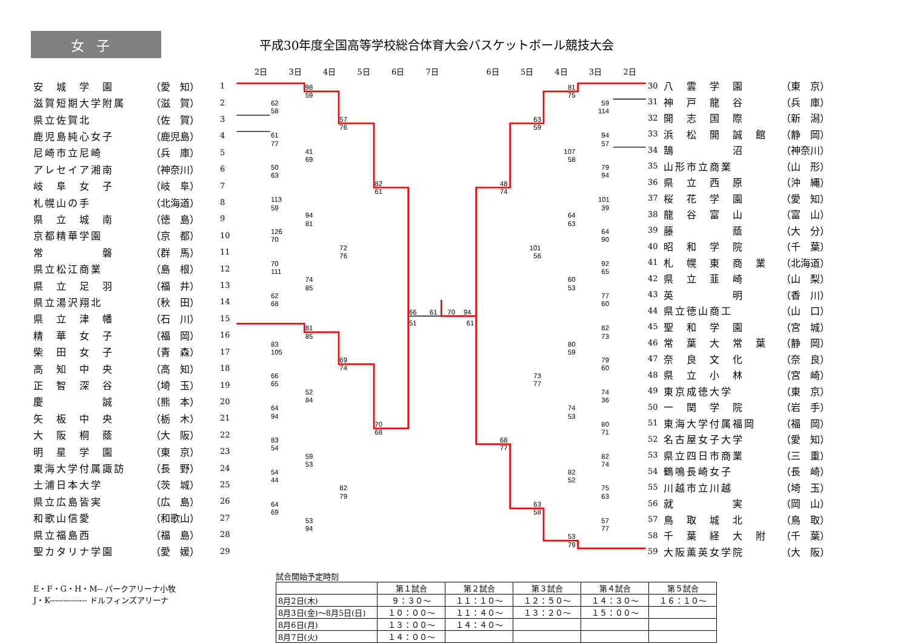女子
平成30年度全国高等学校総合体育大会バスケットボール競技大会
2日 3日 4日 5日 6日 7日 6日 5日 4日 3日 2日
| 安 城 学 園 | （愛 知） | 1 |
| 滋賀短期大学附属 | （滋 賀） | 2 |
| 県立佐賀北 | （佐 賀） | 3 |
| 鹿児島純心女子 | （鹿児島） | 4 |
| 尼崎市立尼崎 | （兵 庫） | 5 |
| アレセイア湘南 | （神奈川） | 6 |
| 岐 阜 女 子 | （岐 阜） | 7 |
| 札幌山の手 | （北海道） | 8 |
| 県 立 城 南 | （徳 島） | 9 |
| 京都精華学園 | （京 都） | 10 |
| 常 磐 | （群 馬） | 11 |
| 県立松江商業 | （島 根） | 12 |
| 県 立 足 羽 | （福 井） | 13 |
| 県立湯沢翔北 | （秋 田） | 14 |
| 県 立 津 幡 | （石 川） | 15 |
| 精 華 女 子 | （福 岡） | 16 |
| 柴 田 女 子 | （青 森） | 17 |
| 高 知 中 央 | （高 知） | 18 |
| 正 智 深 谷 | （埼 玉） | 19 |
| 慶 誠 | （熊 本） | 20 |
| 矢 板 中 央 | （栃 木） | 21 |
| 大 阪 桐 蔭 | （大 阪） | 22 |
| 明 星 学 園 | （東 京） | 23 |
| 東海大学付属諏訪 | （長 野） | 24 |
| 土浦日本大学 | （茨 城） | 25 |
| 県立広島皆実 | （広 島） | 26 |
| 和歌山信愛 | （和歌山） | 27 |
| 県立福島西 | （福 島） | 28 |
| 聖カタリナ学園 | （愛 媛） | 29 |
98
59
62
58
57
76
61
77
41
69
50
63
82
61
113
59
94
81
126
70
72
76
70
111
74
85
62
68
66
51
61
70
94
61
81
85
83
105
69
74
66
65
52
84
64
94
70
68
83
54
59
53
54
44
82
79
64
69
53
94
81
75
59
114
63
59
94
57
107
58
79
94
48
74
101
39
64
63
64
90
101
56
92
65
60
53
77
60
82
73
80
59
79
60
73
77
74
36
74
53
80
71
68
77
82
74
82
52
75
63
63
58
57
77
53
79
| 30 | 八 雲 学 園 | （東 京） |
| 31 | 神 戸 龍 谷 | （兵 庫） |
| 32 | 開 志 国 際 | （新 潟） |
| 33 | 浜 松 開 誠 館 | （静 岡） |
| 34 | 鵠 沼 | （神奈川） |
| 35 | 山形市立商業 | （山 形） |
| 36 | 県 立 西 原 | （沖 縄） |
| 37 | 桜 花 学 園 | （愛 知） |
| 38 | 龍 谷 富 山 | （富 山） |
| 39 | 藤 蔭 | （大 分） |
| 40 | 昭 和 学 院 | （千 葉） |
| 41 | 札 幌 東 商 業 | （北海道） |
| 42 | 県 立 韮 崎 | （山 梨） |
| 43 | 英 明 | （香 川） |
| 44 | 県立徳山商工 | （山 口） |
| 45 | 聖 和 学 園 | （宮 城） |
| 46 | 常 葉 大 常 葉 | （静 岡） |
| 47 | 奈 良 文 化 | （奈 良） |
| 48 | 県 立 小 林 | （宮 崎） |
| 49 | 東京成徳大学 | （東 京） |
| 50 | 一 関 学 院 | （岩 手） |
| 51 | 東海大学付属福岡 | （福 岡） |
| 52 | 名古屋女子大学 | （愛 知） |
| 53 | 県立四日市商業 | （三 重） |
| 54 | 鶴鳴長崎女子 | （長 崎） |
| 55 | 川越市立川越 | （埼 玉） |
| 56 | 就 実 | （岡 山） |
| 57 | 鳥 取 城 北 | （鳥 取） |
| 58 | 千 葉 経 大 附 | （千 葉） |
| 59 | 大阪薫英女学院 | （大 阪） |
E・F・G・H・M-- パークアリーナ小牧
J・K-------------- ドルフィンズアリーナ
試合開始予定時刻
| | 第１試合 | 第２試合 | 第３試合 | 第４試合 | 第５試合 |
| --- | --- | --- | --- | --- | --- |
| 8月2日(木) | ９：３０～ | １１：１０～ | １２：５０～ | １４：３０～ | １６：１０～ |
| 8月3日(金)～8月5日(日) | １０：００～ | １１：４０～ | １３：２０～ | １５：００～ | |
| 8月6日(月) | １３：００～ | １４：４０～ | | | |
| 8月7日(火) | １４：００～ | | | | |